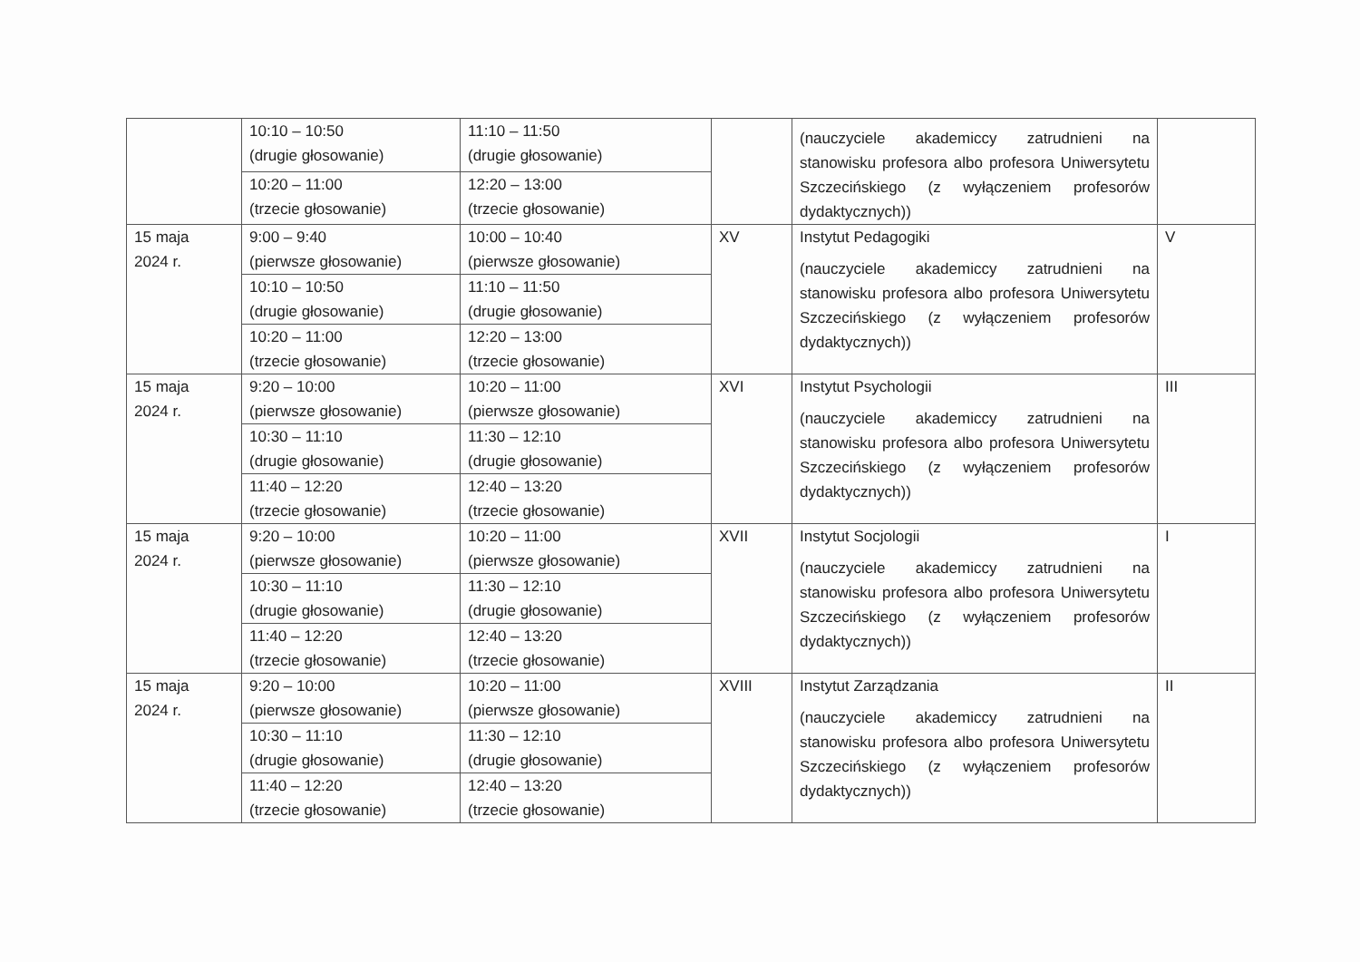| | 10:10 – 10:50 (drugie głosowanie) | 11:10 – 11:50 (drugie głosowanie) | | (nauczyciele akademiccy zatrudnieni na stanowisku profesora albo profesora Uniwersytetu Szczecińskiego (z wyłączeniem profesorów dydaktycznych)) | |
| | 10:20 – 11:00 (trzecie głosowanie) | 12:20 – 13:00 (trzecie głosowanie) | | | |
| 15 maja 2024 r. | 9:00 – 9:40 (pierwsze głosowanie) | 10:00 – 10:40 (pierwsze głosowanie) | XV | Instytut Pedagogiki (nauczyciele akademiccy zatrudnieni na stanowisku profesora albo profesora Uniwersytetu Szczecińskiego (z wyłączeniem profesorów dydaktycznych)) | V |
| | 10:10 – 10:50 (drugie głosowanie) | 11:10 – 11:50 (drugie głosowanie) | | | |
| | 10:20 – 11:00 (trzecie głosowanie) | 12:20 – 13:00 (trzecie głosowanie) | | | |
| 15 maja 2024 r. | 9:20 – 10:00 (pierwsze głosowanie) | 10:20 – 11:00 (pierwsze głosowanie) | XVI | Instytut Psychologii (nauczyciele akademiccy zatrudnieni na stanowisku profesora albo profesora Uniwersytetu Szczecińskiego (z wyłączeniem profesorów dydaktycznych)) | III |
| | 10:30 – 11:10 (drugie głosowanie) | 11:30 – 12:10 (drugie głosowanie) | | | |
| | 11:40 – 12:20 (trzecie głosowanie) | 12:40 – 13:20 (trzecie głosowanie) | | | |
| 15 maja 2024 r. | 9:20 – 10:00 (pierwsze głosowanie) | 10:20 – 11:00 (pierwsze głosowanie) | XVII | Instytut Socjologii (nauczyciele akademiccy zatrudnieni na stanowisku profesora albo profesora Uniwersytetu Szczecińskiego (z wyłączeniem profesorów dydaktycznych)) | I |
| | 10:30 – 11:10 (drugie głosowanie) | 11:30 – 12:10 (drugie głosowanie) | | | |
| | 11:40 – 12:20 (trzecie głosowanie) | 12:40 – 13:20 (trzecie głosowanie) | | | |
| 15 maja 2024 r. | 9:20 – 10:00 (pierwsze głosowanie) | 10:20 – 11:00 (pierwsze głosowanie) | XVIII | Instytut Zarządzania (nauczyciele akademiccy zatrudnieni na stanowisku profesora albo profesora Uniwersytetu Szczecińskiego (z wyłączeniem profesorów dydaktycznych)) | II |
| | 10:30 – 11:10 (drugie głosowanie) | 11:30 – 12:10 (drugie głosowanie) | | | |
| | 11:40 – 12:20 (trzecie głosowanie) | 12:40 – 13:20 (trzecie głosowanie) | | | |